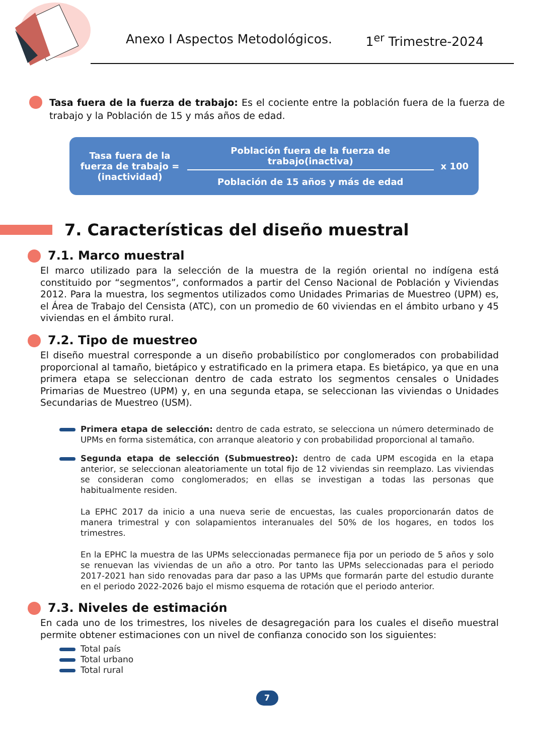Anexo I Aspectos Metodológicos. 1<sup>er</sup> Trimestre-2024
Tasa fuera de la fuerza de trabajo: Es el cociente entre la población fuera de la fuerza de trabajo y la Población de 15 y más años de edad.
Tasa fuera de la fuerza de trabajo = (inactividad)
Población fuera de la fuerza de trabajo(inactiva)
Población de 15 años y más de edad
x 100
7. Características del diseño muestral
7.1. Marco muestral
El marco utilizado para la selección de la muestra de la región oriental no indígena está constituido por “segmentos”, conformados a partir del Censo Nacional de Población y Viviendas 2012. Para la muestra, los segmentos utilizados como Unidades Primarias de Muestreo (UPM) es, el Área de Trabajo del Censista (ATC), con un promedio de 60 viviendas en el ámbito urbano y 45 viviendas en el ámbito rural.
7.2. Tipo de muestreo
El diseño muestral corresponde a un diseño probabilístico por conglomerados con probabilidad proporcional al tamaño, bietápico y estratificado en la primera etapa. Es bietápico, ya que en una primera etapa se seleccionan dentro de cada estrato los segmentos censales o Unidades Primarias de Muestreo (UPM) y, en una segunda etapa, se seleccionan las viviendas o Unidades Secundarias de Muestreo (USM).
Primera etapa de selección: dentro de cada estrato, se selecciona un número determinado de UPMs en forma sistemática, con arranque aleatorio y con probabilidad proporcional al tamaño.
Segunda etapa de selección (Submuestreo): dentro de cada UPM escogida en la etapa anterior, se seleccionan aleatoriamente un total fijo de 12 viviendas sin reemplazo. Las viviendas se consideran como conglomerados; en ellas se investigan a todas las personas que habitualmente residen.
La EPHC 2017 da inicio a una nueva serie de encuestas, las cuales proporcionarán datos de manera trimestral y con solapamientos interanuales del 50% de los hogares, en todos los trimestres.
En la EPHC la muestra de las UPMs seleccionadas permanece fija por un periodo de 5 años y solo se renuevan las viviendas de un año a otro. Por tanto las UPMs seleccionadas para el periodo 2017-2021 han sido renovadas para dar paso a las UPMs que formarán parte del estudio durante en el periodo 2022-2026 bajo el mismo esquema de rotación que el periodo anterior.
7.3. Niveles de estimación
En cada uno de los trimestres, los niveles de desagregación para los cuales el diseño muestral permite obtener estimaciones con un nivel de confianza conocido son los siguientes:
Total país
Total urbano
Total rural
7